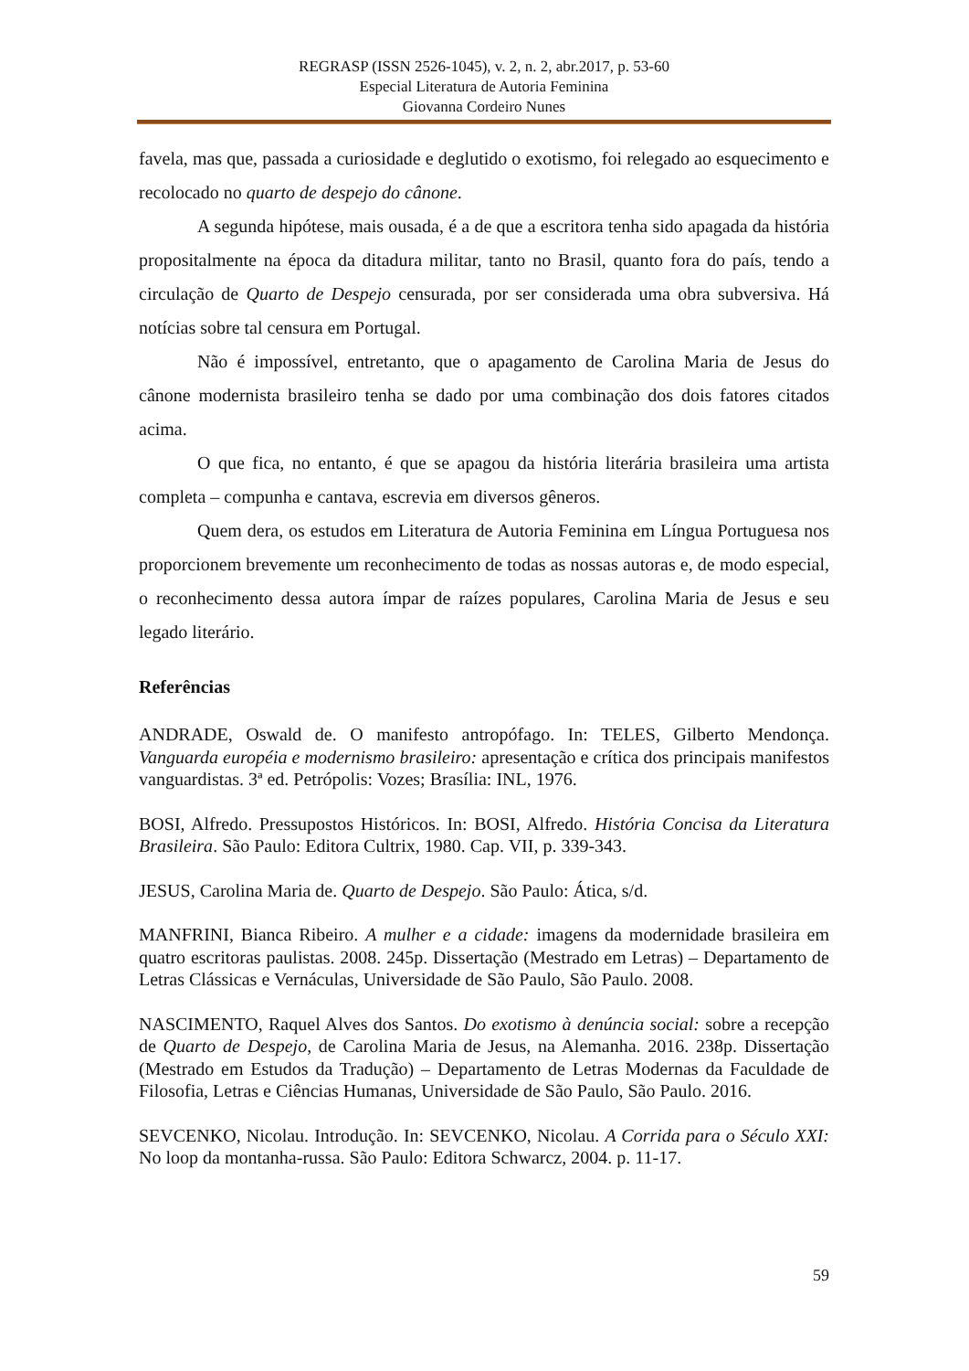REGRASP (ISSN 2526-1045), v. 2, n. 2, abr.2017, p. 53-60
Especial Literatura de Autoria Feminina
Giovanna Cordeiro Nunes
favela, mas que, passada a curiosidade e deglutido o exotismo, foi relegado ao esquecimento e recolocado no quarto de despejo do cânone.
A segunda hipótese, mais ousada, é a de que a escritora tenha sido apagada da história propositalmente na época da ditadura militar, tanto no Brasil, quanto fora do país, tendo a circulação de Quarto de Despejo censurada, por ser considerada uma obra subversiva. Há notícias sobre tal censura em Portugal.
Não é impossível, entretanto, que o apagamento de Carolina Maria de Jesus do cânone modernista brasileiro tenha se dado por uma combinação dos dois fatores citados acima.
O que fica, no entanto, é que se apagou da história literária brasileira uma artista completa – compunha e cantava, escrevia em diversos gêneros.
Quem dera, os estudos em Literatura de Autoria Feminina em Língua Portuguesa nos proporcionem brevemente um reconhecimento de todas as nossas autoras e, de modo especial, o reconhecimento dessa autora ímpar de raízes populares, Carolina Maria de Jesus e seu legado literário.
Referências
ANDRADE, Oswald de. O manifesto antropófago. In: TELES, Gilberto Mendonça. Vanguarda européia e modernismo brasileiro: apresentação e crítica dos principais manifestos vanguardistas. 3ª ed. Petrópolis: Vozes; Brasília: INL, 1976.
BOSI, Alfredo. Pressupostos Históricos. In: BOSI, Alfredo. História Concisa da Literatura Brasileira. São Paulo: Editora Cultrix, 1980. Cap. VII, p. 339-343.
JESUS, Carolina Maria de. Quarto de Despejo. São Paulo: Ática, s/d.
MANFRINI, Bianca Ribeiro. A mulher e a cidade: imagens da modernidade brasileira em quatro escritoras paulistas. 2008. 245p. Dissertação (Mestrado em Letras) – Departamento de Letras Clássicas e Vernáculas, Universidade de São Paulo, São Paulo. 2008.
NASCIMENTO, Raquel Alves dos Santos. Do exotismo à denúncia social: sobre a recepção de Quarto de Despejo, de Carolina Maria de Jesus, na Alemanha. 2016. 238p. Dissertação (Mestrado em Estudos da Tradução) – Departamento de Letras Modernas da Faculdade de Filosofia, Letras e Ciências Humanas, Universidade de São Paulo, São Paulo. 2016.
SEVCENKO, Nicolau. Introdução. In: SEVCENKO, Nicolau. A Corrida para o Século XXI: No loop da montanha-russa. São Paulo: Editora Schwarcz, 2004. p. 11-17.
59